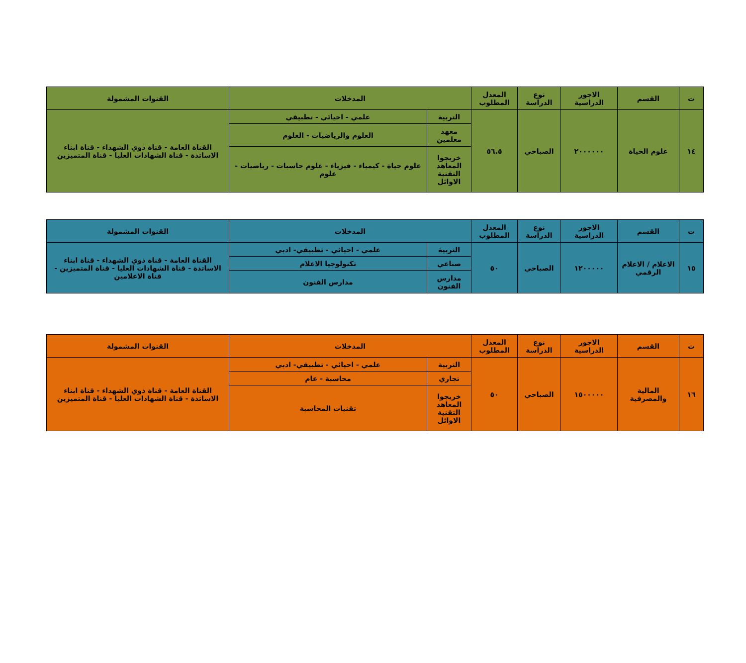| ت | القسم | الاجور الدراسية | نوع الدراسة | المعدل المطلوب | المدخلات | | القنوات المشمولة |
| --- | --- | --- | --- | --- | --- | --- | --- |
| ١٤ | علوم الحياة | ٢٠٠٠٠٠٠ | الصباحي | ٥٦.٥ | التربية | علمي - احيائي - تطبيقي | القناة العامة - قناة ذوي الشهداء - قناة ابناء الاساتذة - قناة الشهادات العليا - قناة المتميزين |
| | | | | | معهد معلمين | العلوم والرياضيات - العلوم | |
| | | | | | خريجوا المعاهد التقنية الاوائل | علوم حياة - كيمياء - فيزياء - علوم حاسبات - رياضيات - علوم | |
| ت | القسم | الاجور الدراسية | نوع الدراسة | المعدل المطلوب | المدخلات | | القنوات المشمولة |
| --- | --- | --- | --- | --- | --- | --- | --- |
| ١٥ | الاعلام / الاعلام الرقمي | ١٢٠٠٠٠٠ | الصباحي | ٥٠ | التربية | علمي - احيائي - تطبيقي- ادبي | القناة العامة - قناة ذوي الشهداء - قناة ابناء الاساتذة - قناة الشهادات العليا - قناة المتميزين - قناة الاعلامين |
| | | | | | صناعي | تكنولوجيا الاعلام | |
| | | | | | مدارس الفنون | مدارس الفنون | |
| ت | القسم | الاجور الدراسية | نوع الدراسة | المعدل المطلوب | المدخلات | | القنوات المشمولة |
| --- | --- | --- | --- | --- | --- | --- | --- |
| ١٦ | المالية والمصرفية | ١٥٠٠٠٠٠ | الصباحي | ٥٠ | التربية | علمي - احيائي - تطبيقي- ادبي | القناة العامة - قناة ذوي الشهداء - قناة ابناء الاساتذة - قناة الشهادات العليا - قناة المتميزين |
| | | | | | تجاري | محاسبة - عام | |
| | | | | | خريجوا المعاهد التقنية الاوائل | تقنيات المحاسبة | |